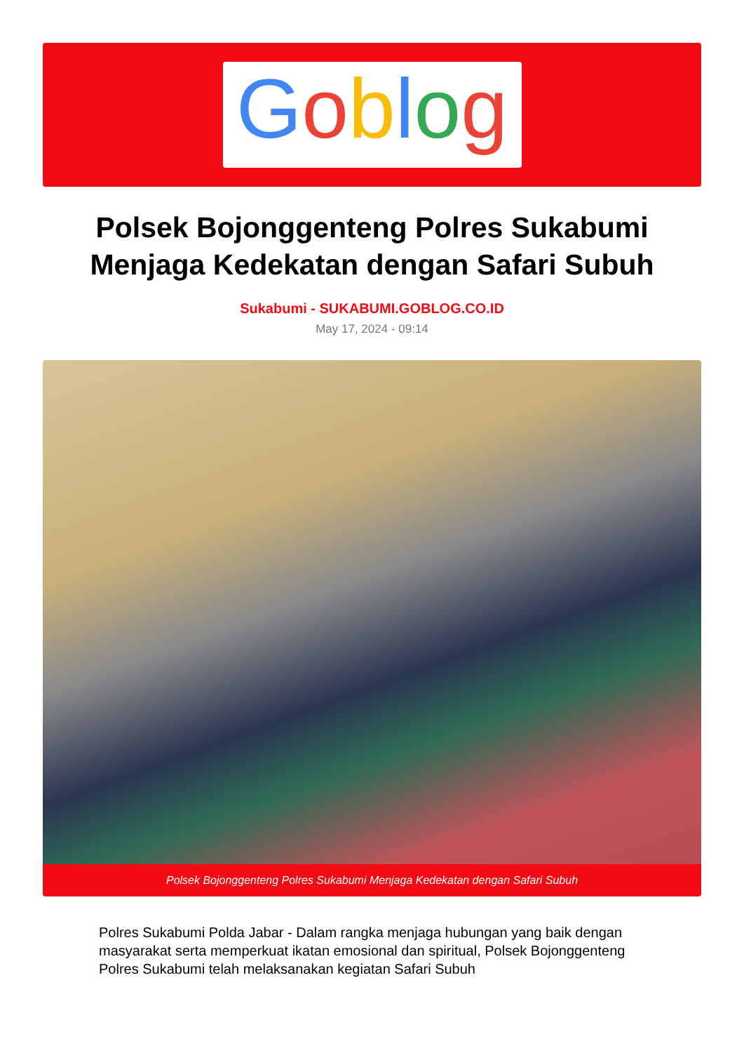Goblog
Polsek Bojonggenteng Polres Sukabumi Menjaga Kedekatan dengan Safari Subuh
Sukabumi - SUKABUMI.GOBLOG.CO.ID
May 17, 2024 - 09:14
Polsek Bojonggenteng Polres Sukabumi Menjaga Kedekatan dengan Safari Subuh
Polres Sukabumi Polda Jabar - Dalam rangka menjaga hubungan yang baik dengan masyarakat serta memperkuat ikatan emosional dan spiritual, Polsek Bojonggenteng Polres Sukabumi telah melaksanakan kegiatan Safari Subuh